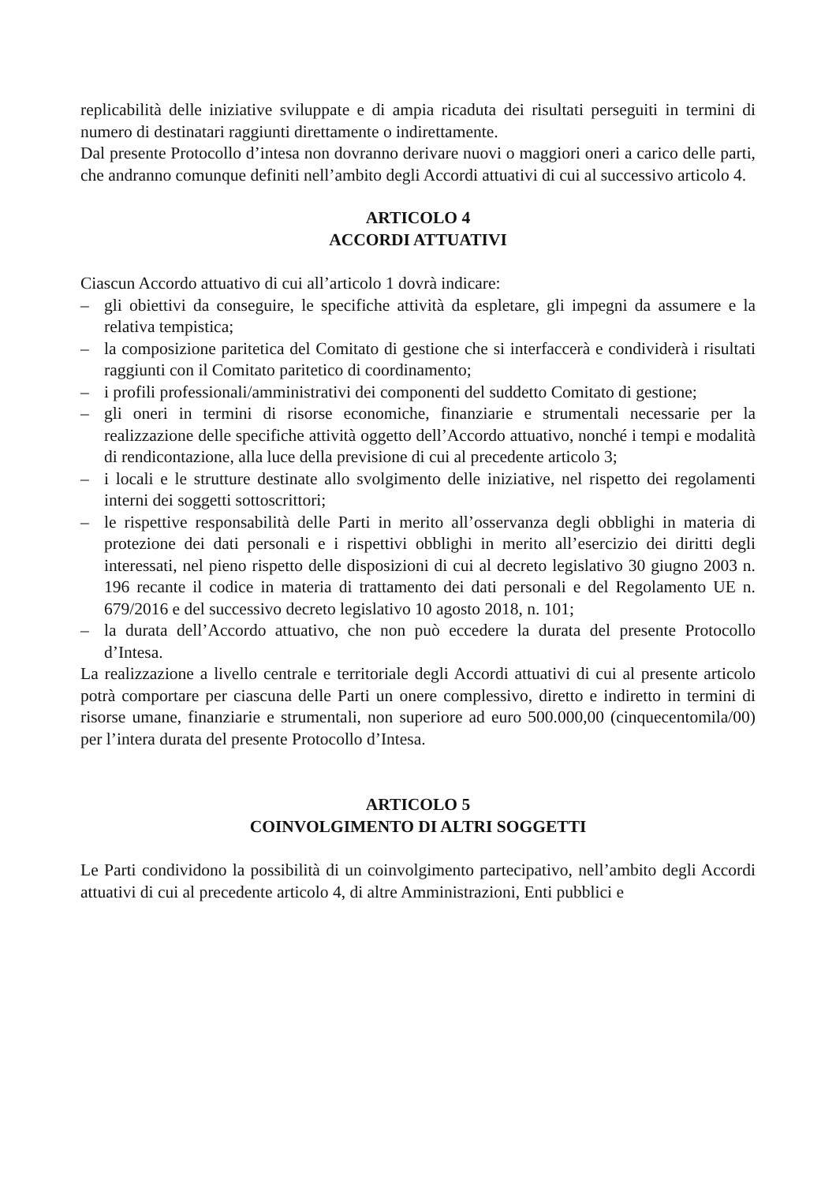replicabilità delle iniziative sviluppate e di ampia ricaduta dei risultati perseguiti in termini di numero di destinatari raggiunti direttamente o indirettamente.
Dal presente Protocollo d’intesa non dovranno derivare nuovi o maggiori oneri a carico delle parti, che andranno comunque definiti nell’ambito degli Accordi attuativi di cui al successivo articolo 4.
ARTICOLO 4
ACCORDI ATTUATIVI
Ciascun Accordo attuativo di cui all’articolo 1 dovrà indicare:
– gli obiettivi da conseguire, le specifiche attività da espletare, gli impegni da assumere e la relativa tempistica;
– la composizione paritetica del Comitato di gestione che si interfaccerà e condividerà i risultati raggiunti con il Comitato paritetico di coordinamento;
– i profili professionali/amministrativi dei componenti del suddetto Comitato di gestione;
– gli oneri in termini di risorse economiche, finanziarie e strumentali necessarie per la realizzazione delle specifiche attività oggetto dell’Accordo attuativo, nonché i tempi e modalità di rendicontazione, alla luce della previsione di cui al precedente articolo 3;
– i locali e le strutture destinate allo svolgimento delle iniziative, nel rispetto dei regolamenti interni dei soggetti sottoscrittori;
– le rispettive responsabilità delle Parti in merito all’osservanza degli obblighi in materia di protezione dei dati personali e i rispettivi obblighi in merito all’esercizio dei diritti degli interessati, nel pieno rispetto delle disposizioni di cui al decreto legislativo 30 giugno 2003 n. 196 recante il codice in materia di trattamento dei dati personali e del Regolamento UE n. 679/2016 e del successivo decreto legislativo 10 agosto 2018, n. 101;
– la durata dell’Accordo attuativo, che non può eccedere la durata del presente Protocollo d’Intesa.
La realizzazione a livello centrale e territoriale degli Accordi attuativi di cui al presente articolo potrà comportare per ciascuna delle Parti un onere complessivo, diretto e indiretto in termini di risorse umane, finanziarie e strumentali, non superiore ad euro 500.000,00 (cinquecentomila/00) per l’intera durata del presente Protocollo d’Intesa.
ARTICOLO 5
COINVOLGIMENTO DI ALTRI SOGGETTI
Le Parti condividono la possibilità di un coinvolgimento partecipativo, nell’ambito degli Accordi attuativi di cui al precedente articolo 4, di altre Amministrazioni, Enti pubblici e